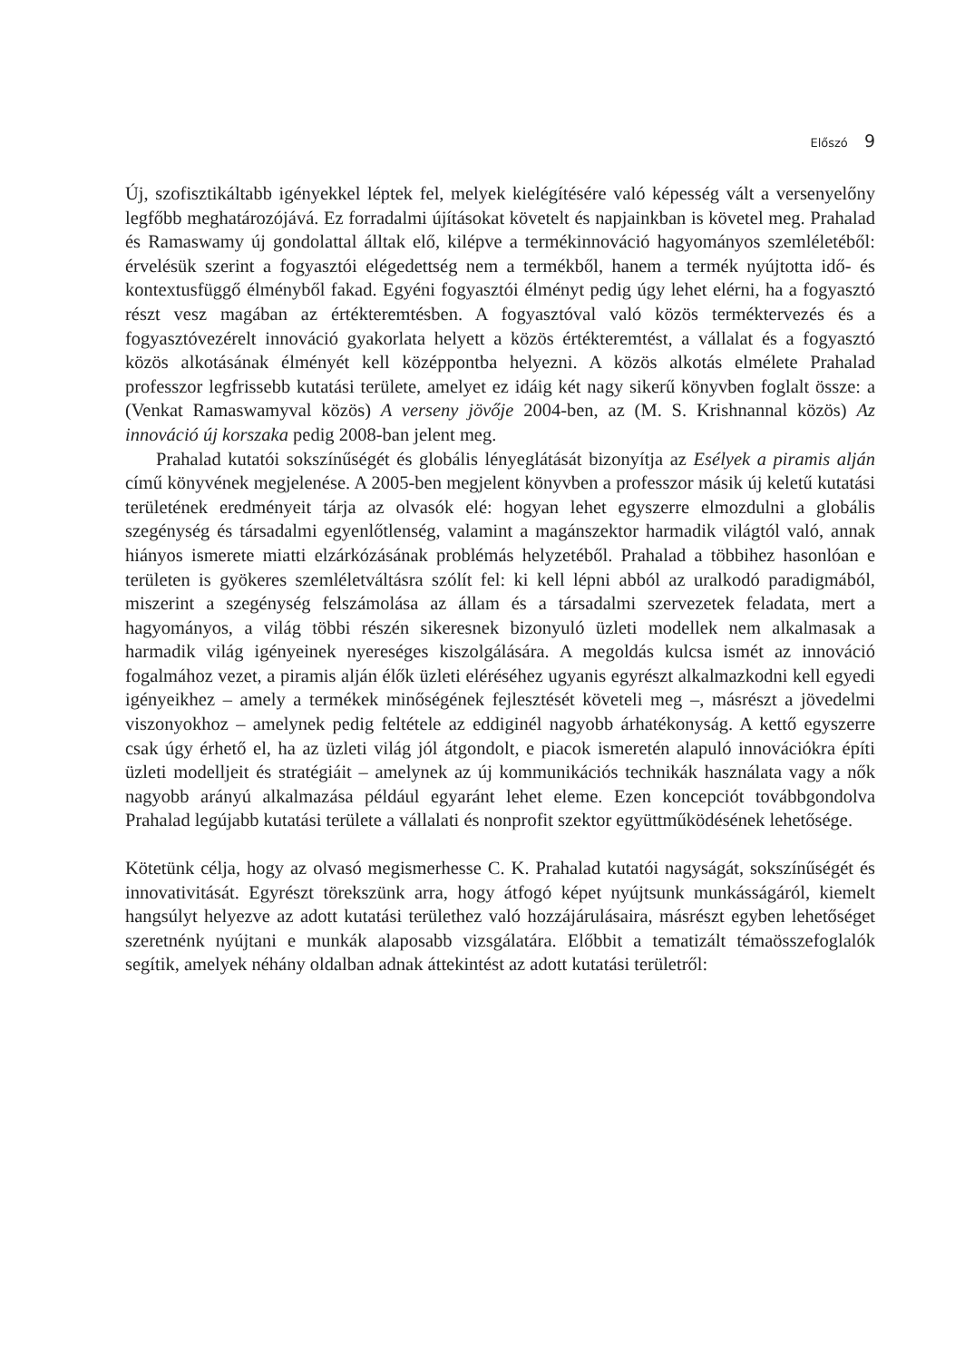Előszó 9
Új, szofisztikáltabb igényekkel léptek fel, melyek kielégítésére való képesség vált a versenyelőny legfőbb meghatározójává. Ez forradalmi újításokat követelt és napjainkban is követel meg. Prahalad és Ramaswamy új gondolattal álltak elő, kilépve a termékinnováció hagyományos szemléletéből: érvelésük szerint a fogyasztói elégedettség nem a termékből, hanem a termék nyújtotta idő- és kontextusfüggő élményből fakad. Egyéni fogyasztói élményt pedig úgy lehet elérni, ha a fogyasztó részt vesz magában az értékteremtésben. A fogyasztóval való közös terméktervezés és a fogyasztóvezérelt innováció gyakorlata helyett a közös értékteremtést, a vállalat és a fogyasztó közös alkotásának élményét kell középpontba helyezni. A közös alkotás elmélete Prahalad professzor legfrissebb kutatási területe, amelyet ez idáig két nagy sikerű könyvben foglalt össze: a (Venkat Ramaswamyval közös) A verseny jövője 2004-ben, az (M. S. Krishnannal közös) Az innováció új korszaka pedig 2008-ban jelent meg.
Prahalad kutatói sokszínűségét és globális lényeglátását bizonyítja az Esélyek a piramis alján című könyvének megjelenése. A 2005-ben megjelent könyvben a professzor másik új keletű kutatási területének eredményeit tárja az olvasók elé: hogyan lehet egyszerre elmozdulni a globális szegénység és társadalmi egyenlőtlenség, valamint a magánszektor harmadik világtól való, annak hiányos ismerete miatti elzárkózásának problémás helyzetéből. Prahalad a többihez hasonlóan e területen is gyökeres szemléletváltásra szólít fel: ki kell lépni abból az uralkodó paradigmából, miszerint a szegénység felszámolása az állam és a társadalmi szervezetek feladata, mert a hagyományos, a világ többi részén sikeresnek bizonyuló üzleti modellek nem alkalmasak a harmadik világ igényeinek nyereséges kiszolgálására. A megoldás kulcsa ismét az innováció fogalmához vezet, a piramis alján élők üzleti eléréséhez ugyanis egyrészt alkalmazkodni kell egyedi igényeikhez – amely a termékek minőségének fejlesztését követeli meg –, másrészt a jövedelmi viszonyokhoz – amelynek pedig feltétele az eddiginél nagyobb árhatékonyság. A kettő egyszerre csak úgy érhető el, ha az üzleti világ jól átgondolt, e piacok ismeretén alapuló innovációkra építi üzleti modelljeit és stratégiáit – amelynek az új kommunikációs technikák használata vagy a nők nagyobb arányú alkalmazása például egyaránt lehet eleme. Ezen koncepciót továbbgondolva Prahalad legújabb kutatási területe a vállalati és nonprofit szektor együttműködésének lehetősége.
Kötetünk célja, hogy az olvasó megismerhesse C. K. Prahalad kutatói nagyságát, sokszínűségét és innovativitását. Egyrészt törekszünk arra, hogy átfogó képet nyújtsunk munkásságáról, kiemelt hangsúlyt helyezve az adott kutatási területhez való hozzájárulásaira, másrészt egyben lehetőséget szeretnénk nyújtani e munkák alaposabb vizsgálatára. Előbbit a tematizált témaösszefoglalók segítik, amelyek néhány oldalban adnak áttekintést az adott kutatási területről: